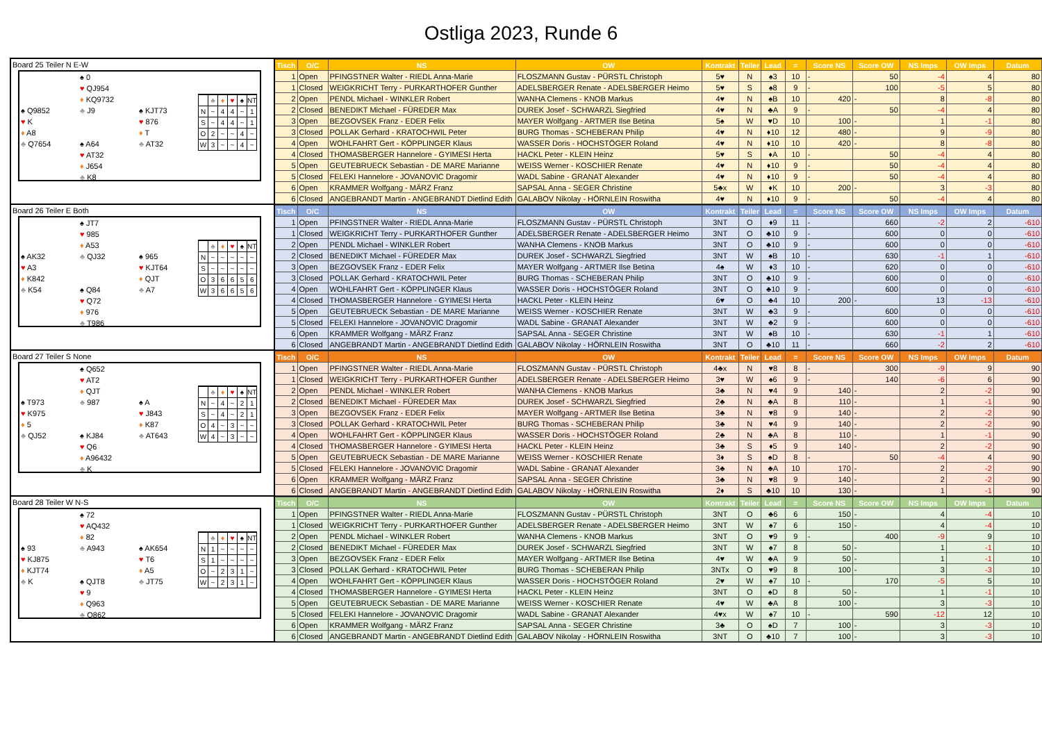Ostliga 2023, Runde 6
Board 25 Teiler N E-W
| | ♠ 0 | |
| | ♥ QJ954 | |
| | ♦ KQ9732 | |
| ♠ Q9852 | ♣ J9 | ♠ KJT73 |
| ♥ K | | ♥ 876 |
| ♦ A8 | | ♦ T |
| ♣ Q7654 | ♠ A64 | ♣ AT32 |
| | ♥ AT32 | |
| | ♦ J654 | |
| | ♣ K8 | |
| | ♣ | ♦ | ♥ | ♠ | NT |
| N | ~ | 4 | 4 | ~ | 1 |
| S | ~ | 4 | 4 | ~ | 1 |
| O | 2 | ~ | ~ | 4 | ~ |
| W | 3 | ~ | ~ | 4 | ~ |
| Tisch | O/C | NS | OW | Kontrakt | Teiler | Lead | = | Score NS | Score OW | NS Imps | OW Imps | Datum |
| --- | --- | --- | --- | --- | --- | --- | --- | --- | --- | --- | --- | --- |
| 1 | Open | PFINGSTNER Walter - RIEDL Anna-Marie | FLOSZMANN Gustav - PÜRSTL Christoph | 5♥ | N | ♠3 | 10 | - | 50 | -4 | 4 | 80 |
| 1 | Closed | WEIGKRICHT Terry - PURKARTHOFER Gunther | ADELSBERGER Renate - ADELSBERGER Heimo | 5♥ | S | ♠8 | 9 | - | 100 | -5 | 5 | 80 |
| 2 | Open | PENDL Michael - WINKLER Robert | WANHA Clemens - KNOB Markus | 4♥ | N | ♠B | 10 | 420 | - | 8 | -8 | 80 |
| 2 | Closed | BENEDIKT Michael - FÜREDER Max | DUREK Josef - SCHWARZL Siegfried | 4♥ | N | ♣A | 9 | - | 50 | -4 | 4 | 80 |
| 3 | Open | BEZGOVSEK Franz - EDER Felix | MAYER Wolfgang - ARTMER Ilse Betina | 5♠ | W | ♥D | 10 | 100 | - | 1 | -1 | 80 |
| 3 | Closed | POLLAK Gerhard - KRATOCHWIL Peter | BURG Thomas - SCHEBERAN Philip | 4♥ | N | ♦10 | 12 | 480 | - | 9 | -9 | 80 |
| 4 | Open | WOHLFAHRT Gert - KÖPPLINGER Klaus | WASSER Doris - HOCHSTÖGER Roland | 4♥ | N | ♦10 | 10 | 420 | - | 8 | -8 | 80 |
| 4 | Closed | THOMASBERGER Hannelore - GYIMESI Herta | HACKL Peter - KLEIN Heinz | 5♥ | S | ♦A | 10 | - | 50 | -4 | 4 | 80 |
| 5 | Open | GEUTEBRUECK Sebastian - DE MARE Marianne | WEISS Werner - KOSCHIER Renate | 4♥ | N | ♦10 | 9 | - | 50 | -4 | 4 | 80 |
| 5 | Closed | FELEKI Hannelore - JOVANOVIC Dragomir | WADL Sabine - GRANAT Alexander | 4♥ | N | ♦10 | 9 | - | 50 | -4 | 4 | 80 |
| 6 | Open | KRAMMER Wolfgang - MÄRZ Franz | SAPSAL Anna - SEGER Christine | 5♣x | W | ♦K | 10 | 200 | - | 3 | -3 | 80 |
| 6 | Closed | ANGEBRANDT Martin - ANGEBRANDT Dietlind Edith | GALABOV Nikolay - HÖRNLEIN Roswitha | 4♥ | N | ♦10 | 9 | - | 50 | -4 | 4 | 80 |
Board 26 Teiler E Both
| | ♠ JT7 | |
| | ♥ 985 | |
| | ♦ A53 | |
| ♠ AK32 | ♣ QJ32 | ♠ 965 |
| ♥ A3 | | ♥ KJT64 |
| ♦ K842 | | ♦ QJT |
| ♣ K54 | ♠ Q84 | ♣ A7 |
| | ♥ Q72 | |
| | ♦ 976 | |
| | ♣ T986 | |
| | ♣ | ♦ | ♥ | ♠ | NT |
| N | ~ | ~ | ~ | ~ | ~ |
| S | ~ | ~ | ~ | ~ | ~ |
| O | 3 | 6 | 6 | 5 | 6 |
| W | 3 | 6 | 6 | 5 | 6 |
| Tisch | O/C | NS | OW | Kontrakt | Teiler | Lead | = | Score NS | Score OW | NS Imps | OW Imps | Datum |
| --- | --- | --- | --- | --- | --- | --- | --- | --- | --- | --- | --- | --- |
| 1 | Open | PFINGSTNER Walter - RIEDL Anna-Marie | FLOSZMANN Gustav - PÜRSTL Christoph | 3NT | O | ♦9 | 11 | - | 660 | -2 | 2 | -610 |
| 1 | Closed | WEIGKRICHT Terry - PURKARTHOFER Gunther | ADELSBERGER Renate - ADELSBERGER Heimo | 3NT | O | ♣10 | 9 | - | 600 | 0 | 0 | -610 |
| 2 | Open | PENDL Michael - WINKLER Robert | WANHA Clemens - KNOB Markus | 3NT | O | ♣10 | 9 | - | 600 | 0 | 0 | -610 |
| 2 | Closed | BENEDIKT Michael - FÜREDER Max | DUREK Josef - SCHWARZL Siegfried | 3NT | W | ♠B | 10 | - | 630 | -1 | 1 | -610 |
| 3 | Open | BEZGOVSEK Franz - EDER Felix | MAYER Wolfgang - ARTMER Ilse Betina | 4♠ | W | ♦3 | 10 | - | 620 | 0 | 0 | -610 |
| 3 | Closed | POLLAK Gerhard - KRATOCHWIL Peter | BURG Thomas - SCHEBERAN Philip | 3NT | O | ♣10 | 9 | - | 600 | 0 | 0 | -610 |
| 4 | Open | WOHLFAHRT Gert - KÖPPLINGER Klaus | WASSER Doris - HOCHSTÖGER Roland | 3NT | O | ♣10 | 9 | - | 600 | 0 | 0 | -610 |
| 4 | Closed | THOMASBERGER Hannelore - GYIMESI Herta | HACKL Peter - KLEIN Heinz | 6♥ | O | ♣4 | 10 | 200 | - | 13 | -13 | -610 |
| 5 | Open | GEUTEBRUECK Sebastian - DE MARE Marianne | WEISS Werner - KOSCHIER Renate | 3NT | W | ♣3 | 9 | - | 600 | 0 | 0 | -610 |
| 5 | Closed | FELEKI Hannelore - JOVANOVIC Dragomir | WADL Sabine - GRANAT Alexander | 3NT | W | ♣2 | 9 | - | 600 | 0 | 0 | -610 |
| 6 | Open | KRAMMER Wolfgang - MÄRZ Franz | SAPSAL Anna - SEGER Christine | 3NT | W | ♠B | 10 | - | 630 | -1 | 1 | -610 |
| 6 | Closed | ANGEBRANDT Martin - ANGEBRANDT Dietlind Edith | GALABOV Nikolay - HÖRNLEIN Roswitha | 3NT | O | ♣10 | 11 | - | 660 | -2 | 2 | -610 |
Board 27 Teiler S None
| | ♠ Q652 | |
| | ♥ AT2 | |
| | ♦ QJT | |
| ♠ T973 | ♣ 987 | ♠ A |
| ♥ K975 | | ♥ J843 |
| ♦ 5 | | ♦ K87 |
| ♣ QJ52 | ♠ KJ84 | ♣ AT643 |
| | ♥ Q6 | |
| | ♦ A96432 | |
| | ♣ K | |
| | ♣ | ♦ | ♥ | ♠ | NT |
| N | ~ | 4 | ~ | 2 | 1 |
| S | ~ | 4 | ~ | 2 | 1 |
| O | 4 | ~ | 3 | ~ | ~ |
| W | 4 | ~ | 3 | ~ | ~ |
| Tisch | O/C | NS | OW | Kontrakt | Teiler | Lead | = | Score NS | Score OW | NS Imps | OW Imps | Datum |
| --- | --- | --- | --- | --- | --- | --- | --- | --- | --- | --- | --- | --- |
| 1 | Open | PFINGSTNER Walter - RIEDL Anna-Marie | FLOSZMANN Gustav - PÜRSTL Christoph | 4♣x | N | ♥8 | 8 | - | 300 | -9 | 9 | 90 |
| 1 | Closed | WEIGKRICHT Terry - PURKARTHOFER Gunther | ADELSBERGER Renate - ADELSBERGER Heimo | 3♥ | W | ♠6 | 9 | - | 140 | -6 | 6 | 90 |
| 2 | Open | PENDL Michael - WINKLER Robert | WANHA Clemens - KNOB Markus | 3♣ | N | ♥4 | 9 | 140 | - | 2 | -2 | 90 |
| 2 | Closed | BENEDIKT Michael - FÜREDER Max | DUREK Josef - SCHWARZL Siegfried | 2♣ | N | ♣A | 8 | 110 | - | 1 | -1 | 90 |
| 3 | Open | BEZGOVSEK Franz - EDER Felix | MAYER Wolfgang - ARTMER Ilse Betina | 3♣ | N | ♥8 | 9 | 140 | - | 2 | -2 | 90 |
| 3 | Closed | POLLAK Gerhard - KRATOCHWIL Peter | BURG Thomas - SCHEBERAN Philip | 3♣ | N | ♥4 | 9 | 140 | - | 2 | -2 | 90 |
| 4 | Open | WOHLFAHRT Gert - KÖPPLINGER Klaus | WASSER Doris - HOCHSTÖGER Roland | 2♣ | N | ♣A | 8 | 110 | - | 1 | -1 | 90 |
| 4 | Closed | THOMASBERGER Hannelore - GYIMESI Herta | HACKL Peter - KLEIN Heinz | 3♣ | S | ♦5 | 9 | 140 | - | 2 | -2 | 90 |
| 5 | Open | GEUTEBRUECK Sebastian - DE MARE Marianne | WEISS Werner - KOSCHIER Renate | 3♦ | S | ♠D | 8 | - | 50 | -4 | 4 | 90 |
| 5 | Closed | FELEKI Hannelore - JOVANOVIC Dragomir | WADL Sabine - GRANAT Alexander | 3♣ | N | ♣A | 10 | 170 | - | 2 | -2 | 90 |
| 6 | Open | KRAMMER Wolfgang - MÄRZ Franz | SAPSAL Anna - SEGER Christine | 3♣ | N | ♥8 | 9 | 140 | - | 2 | -2 | 90 |
| 6 | Closed | ANGEBRANDT Martin - ANGEBRANDT Dietlind Edith | GALABOV Nikolay - HÖRNLEIN Roswitha | 2♦ | S | ♣10 | 10 | 130 | - | 1 | -1 | 90 |
Board 28 Teiler W N-S
| | ♠ 72 | |
| | ♥ AQ432 | |
| | ♦ 82 | |
| ♠ 93 | ♣ A943 | ♠ AK654 |
| ♥ KJ875 | | ♥ T6 |
| ♦ KJT74 | | ♦ A5 |
| ♣ K | ♠ QJT8 | ♣ JT75 |
| | ♥ 9 | |
| | ♦ Q963 | |
| | ♣ Q862 | |
| | ♣ | ♦ | ♥ | ♠ | NT |
| N | 1 | ~ | ~ | ~ | ~ |
| S | 1 | ~ | ~ | ~ | ~ |
| O | ~ | 2 | 3 | 1 | ~ |
| W | ~ | 2 | 3 | 1 | ~ |
| Tisch | O/C | NS | OW | Kontrakt | Teiler | Lead | = | Score NS | Score OW | NS Imps | OW Imps | Datum |
| --- | --- | --- | --- | --- | --- | --- | --- | --- | --- | --- | --- | --- |
| 1 | Open | PFINGSTNER Walter - RIEDL Anna-Marie | FLOSZMANN Gustav - PÜRSTL Christoph | 3NT | O | ♣6 | 6 | 150 | - | 4 | -4 | 10 |
| 1 | Closed | WEIGKRICHT Terry - PURKARTHOFER Gunther | ADELSBERGER Renate - ADELSBERGER Heimo | 3NT | W | ♠7 | 6 | 150 | - | 4 | -4 | 10 |
| 2 | Open | PENDL Michael - WINKLER Robert | WANHA Clemens - KNOB Markus | 3NT | O | ♥9 | 9 | - | 400 | -9 | 9 | 10 |
| 2 | Closed | BENEDIKT Michael - FÜREDER Max | DUREK Josef - SCHWARZL Siegfried | 3NT | W | ♠7 | 8 | 50 | - | 1 | -1 | 10 |
| 3 | Open | BEZGOVSEK Franz - EDER Felix | MAYER Wolfgang - ARTMER Ilse Betina | 4♥ | W | ♣A | 9 | 50 | - | 1 | -1 | 10 |
| 3 | Closed | POLLAK Gerhard - KRATOCHWIL Peter | BURG Thomas - SCHEBERAN Philip | 3NTx | O | ♥9 | 8 | 100 | - | 3 | -3 | 10 |
| 4 | Open | WOHLFAHRT Gert - KÖPPLINGER Klaus | WASSER Doris - HOCHSTÖGER Roland | 2♥ | W | ♠7 | 10 | - | 170 | -5 | 5 | 10 |
| 4 | Closed | THOMASBERGER Hannelore - GYIMESI Herta | HACKL Peter - KLEIN Heinz | 3NT | O | ♠D | 8 | 50 | - | 1 | -1 | 10 |
| 5 | Open | GEUTEBRUECK Sebastian - DE MARE Marianne | WEISS Werner - KOSCHIER Renate | 4♥ | W | ♣A | 8 | 100 | - | 3 | -3 | 10 |
| 5 | Closed | FELEKI Hannelore - JOVANOVIC Dragomir | WADL Sabine - GRANAT Alexander | 4♥x | W | ♠7 | 10 | - | 590 | -12 | 12 | 10 |
| 6 | Open | KRAMMER Wolfgang - MÄRZ Franz | SAPSAL Anna - SEGER Christine | 3♣ | O | ♠D | 7 | 100 | - | 3 | -3 | 10 |
| 6 | Closed | ANGEBRANDT Martin - ANGEBRANDT Dietlind Edith | GALABOV Nikolay - HÖRNLEIN Roswitha | 3NT | O | ♣10 | 7 | 100 | - | 3 | -3 | 10 |